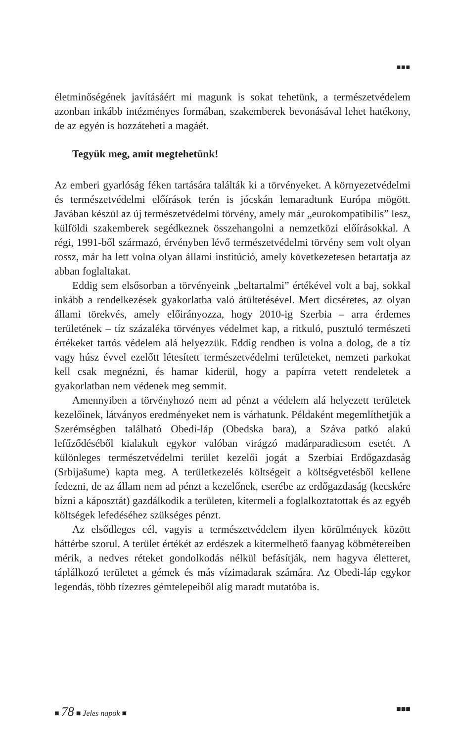■■■
életminőségének javításáért mi magunk is sokat tehetünk, a természetvédelem azonban inkább intézményes formában, szakemberek bevonásával lehet hatékony, de az egyén is hozzáteheti a magáét.
Tegyük meg, amit megtehetünk!
Az emberi gyarlóság féken tartására találták ki a törvényeket. A környezetvédelmi és természetvédelmi előírások terén is jócskán lemaradtunk Európa mögött. Javában készül az új természetvédelmi törvény, amely már „eurokompatibilis” lesz, külföldi szakemberek segédkeznek összehangolni a nemzetközi előírásokkal. A régi, 1991-ből származó, érvényben lévő természetvédelmi törvény sem volt olyan rossz, már ha lett volna olyan állami institúció, amely következetesen betartatja az abban foglaltakat.
Eddig sem elsősorban a törvényeink „beltartalmi” értékével volt a baj, sokkal inkább a rendelkezések gyakorlatba való átültetésével. Mert dicséretes, az olyan állami törekvés, amely előirányozza, hogy 2010-ig Szerbia – arra érdemes területének – tíz százaléka törvényes védelmet kap, a ritkuló, pusztuló természeti értékeket tartós védelem alá helyezzük. Eddig rendben is volna a dolog, de a tíz vagy húsz évvel ezelőtt létesített természetvédelmi területeket, nemzeti parkokat kell csak megnézni, és hamar kiderül, hogy a papírra vetett rendeletek a gyakorlatban nem védenek meg semmit.
Amennyiben a törvényhozó nem ad pénzt a védelem alá helyezett területek kezelőinek, látványos eredményeket nem is várhatunk. Példaként megemlíthetjük a Szerémségben található Obedi-láp (Obedska bara), a Száva patkó alakú lefűződéséből kialakult egykor valóban virágzó madárparadicsom esetét. A különleges természetvédelmi terület kezelői jogát a Szerbiai Erdőgazdaság (Srbijašume) kapta meg. A területkezelés költségeit a költségvetésből kellene fedezni, de az állam nem ad pénzt a kezelőnek, cserébe az erdőgazdaság (kecskére bízni a káposztát) gazdálkodik a területen, kitermeli a foglalkoztatottak és az egyéb költségek lefedéséhez szükséges pénzt.
Az elsődleges cél, vagyis a természetvédelem ilyen körülmények között háttérbe szorul. A terület értékét az erdészek a kitermelhető faanyag köbmétereiben mérik, a nedves réteket gondolkodás nélkül befásítják, nem hagyva életteret, táplálkozó területet a gémek és más vízimadarak számára. Az Obedi-láp egykor legendás, több tízezres gémtelepeiből alig maradt mutatóba is.
■ 78 ■ Jeles napok ■ ■■■